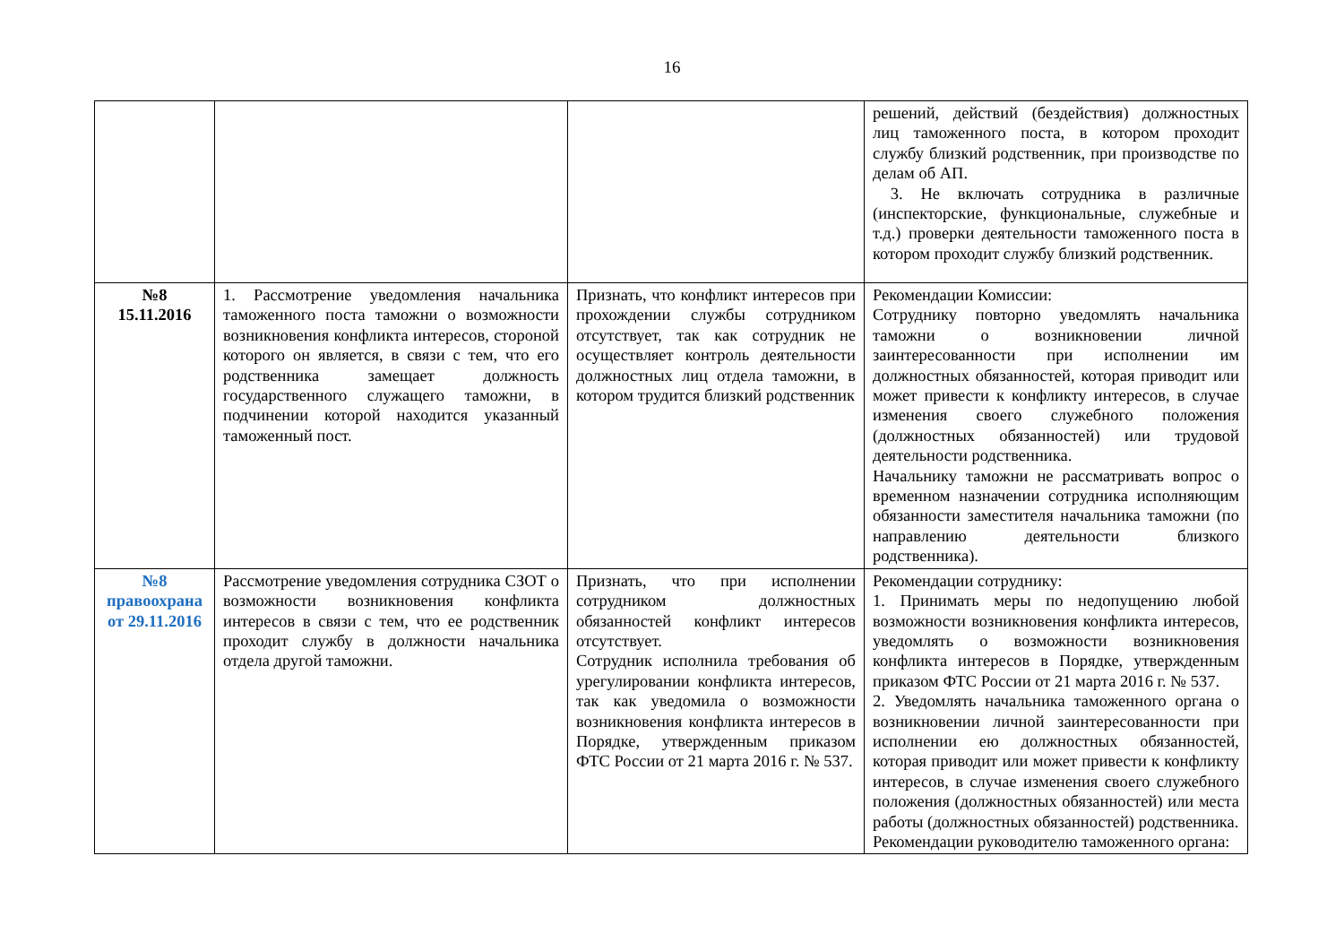16
| | | | решений, действий (бездействия) должностных лиц таможенного поста, в котором проходит службу близкий родственник, при производстве по делам об АП. 3. Не включать сотрудника в различные (инспекторские, функциональные, служебные и т.д.) проверки деятельности таможенного поста в котором проходит службу близкий родственник. |
| №8 15.11.2016 | 1. Рассмотрение уведомления начальника таможенного поста таможни о возможности возникновения конфликта интересов, стороной которого он является, в связи с тем, что его родственника замещает должность государственного служащего таможни, в подчинении которой находится указанный таможенный пост. | Признать, что конфликт интересов при прохождении службы сотрудником отсутствует, так как сотрудник не осуществляет контроль деятельности должностных лиц отдела таможни, в котором трудится близкий родственник | Рекомендации Комиссии: Сотруднику повторно уведомлять начальника таможни о возникновении личной заинтересованности при исполнении им должностных обязанностей, которая приводит или может привести к конфликту интересов, в случае изменения своего служебного положения (должностных обязанностей) или трудовой деятельности родственника. Начальнику таможни не рассматривать вопрос о временном назначении сотрудника исполняющим обязанности заместителя начальника таможни (по направлению деятельности близкого родственника). |
| №8 правоохрана от 29.11.2016 | Рассмотрение уведомления сотрудника СЗОТ о возможности возникновения конфликта интересов в связи с тем, что ее родственник проходит службу в должности начальника отдела другой таможни. | Признать, что при исполнении сотрудником должностных обязанностей конфликт интересов отсутствует. Сотрудник исполнила требования об урегулировании конфликта интересов, так как уведомила о возможности возникновения конфликта интересов в Порядке, утвержденным приказом ФТС России от 21 марта 2016 г. № 537. | Рекомендации сотруднику: 1. Принимать меры по недопущению любой возможности возникновения конфликта интересов, уведомлять о возможности возникновения конфликта интересов в Порядке, утвержденным приказом ФТС России от 21 марта 2016 г. № 537. 2. Уведомлять начальника таможенного органа о возникновении личной заинтересованности при исполнении ею должностных обязанностей, которая приводит или может привести к конфликту интересов, в случае изменения своего служебного положения (должностных обязанностей) или места работы (должностных обязанностей) родственника. Рекомендации руководителю таможенного органа: |